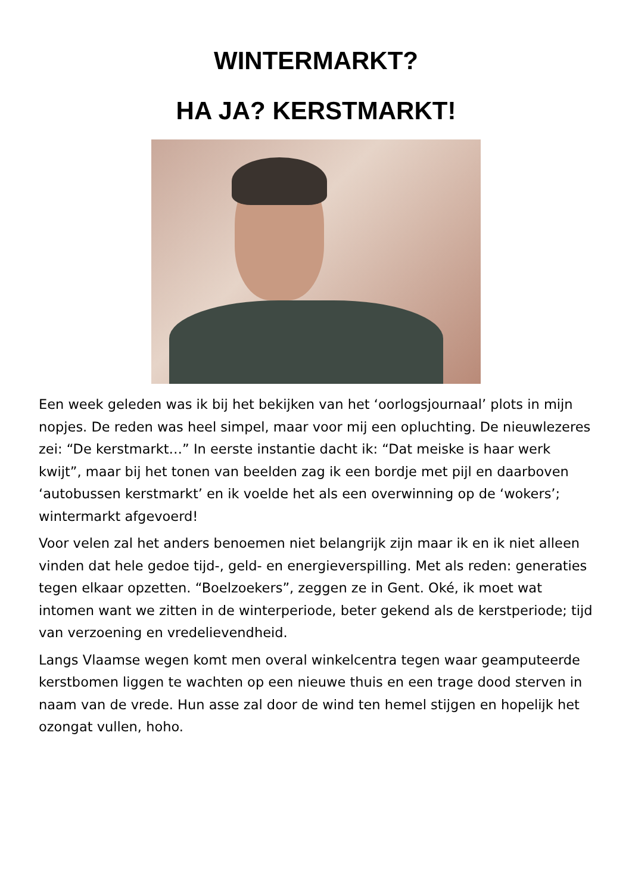WINTERMARKT?
HA JA? KERSTMARKT!
Een week geleden was ik bij het bekijken van het ‘oorlogsjournaal’ plots in mijn nopjes. De reden was heel simpel, maar voor mij een opluchting. De nieuwlezeres zei: “De kerstmarkt…” In eerste instantie dacht ik: “Dat meiske is haar werk kwijt”, maar bij het tonen van beelden zag ik een bordje met pijl en daarboven ‘autobussen kerstmarkt’ en ik voelde het als een overwinning op de ‘wokers’; wintermarkt afgevoerd!
Voor velen zal het anders benoemen niet belangrijk zijn maar ik en ik niet alleen vinden dat hele gedoe tijd-, geld- en energieverspilling. Met als reden: generaties tegen elkaar opzetten. “Boelzoekers”, zeggen ze in Gent. Oké, ik moet wat intomen want we zitten in de winterperiode, beter gekend als de kerstperiode; tijd van verzoening en vredelievendheid.
Langs Vlaamse wegen komt men overal winkelcentra tegen waar geamputeerde kerstbomen liggen te wachten op een nieuwe thuis en een trage dood sterven in naam van de vrede. Hun asse zal door de wind ten hemel stijgen en hopelijk het ozongat vullen, hoho.